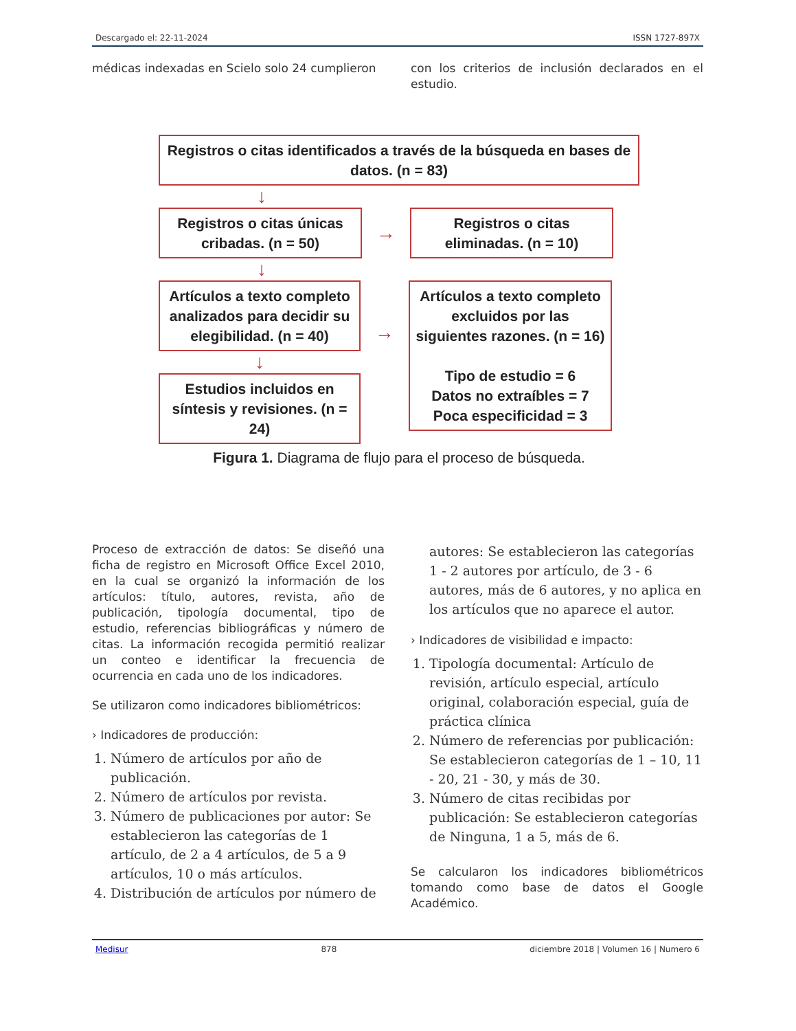Descargado el: 22-11-2024 ISSN 1727-897X
médicas indexadas en Scielo solo 24 cumplieron
con los criterios de inclusión declarados en el estudio.
Registros o citas identificados a través de la búsqueda en bases de datos. (n = 83)
↓
Registros o citas únicas cribadas. (n = 50)
→
Registros o citas eliminadas. (n = 10)
↓
Artículos a texto completo analizados para decidir su elegibilidad. (n = 40)
↓
Estudios incluidos en síntesis y revisiones. (n = 24)
→
Artículos a texto completo excluidos por las siguientes razones. (n = 16)
Tipo de estudio = 6
Datos no extraíbles = 7
Poca especificidad = 3
Figura 1. Diagrama de flujo para el proceso de búsqueda.
Proceso de extracción de datos: Se diseñó una ficha de registro en Microsoft Office Excel 2010, en la cual se organizó la información de los artículos: título, autores, revista, año de publicación, tipología documental, tipo de estudio, referencias bibliográficas y número de citas. La información recogida permitió realizar un conteo e identificar la frecuencia de ocurrencia en cada uno de los indicadores.
Se utilizaron como indicadores bibliométricos:
› Indicadores de producción:
1. Número de artículos por año de publicación.
2. Número de artículos por revista.
3. Número de publicaciones por autor: Se establecieron las categorías de 1 artículo, de 2 a 4 artículos, de 5 a 9 artículos, 10 o más artículos.
4. Distribución de artículos por número de
autores: Se establecieron las categorías 1 - 2 autores por artículo, de 3 - 6 autores, más de 6 autores, y no aplica en los artículos que no aparece el autor.
› Indicadores de visibilidad e impacto:
1. Tipología documental: Artículo de revisión, artículo especial, artículo original, colaboración especial, guía de práctica clínica
2. Número de referencias por publicación: Se establecieron categorías de 1 – 10, 11 - 20, 21 - 30, y más de 30.
3. Número de citas recibidas por publicación: Se establecieron categorías de Ninguna, 1 a 5, más de 6.
Se calcularon los indicadores bibliométricos tomando como base de datos el Google Académico.
Medisur 878 diciembre 2018 | Volumen 16 | Numero 6